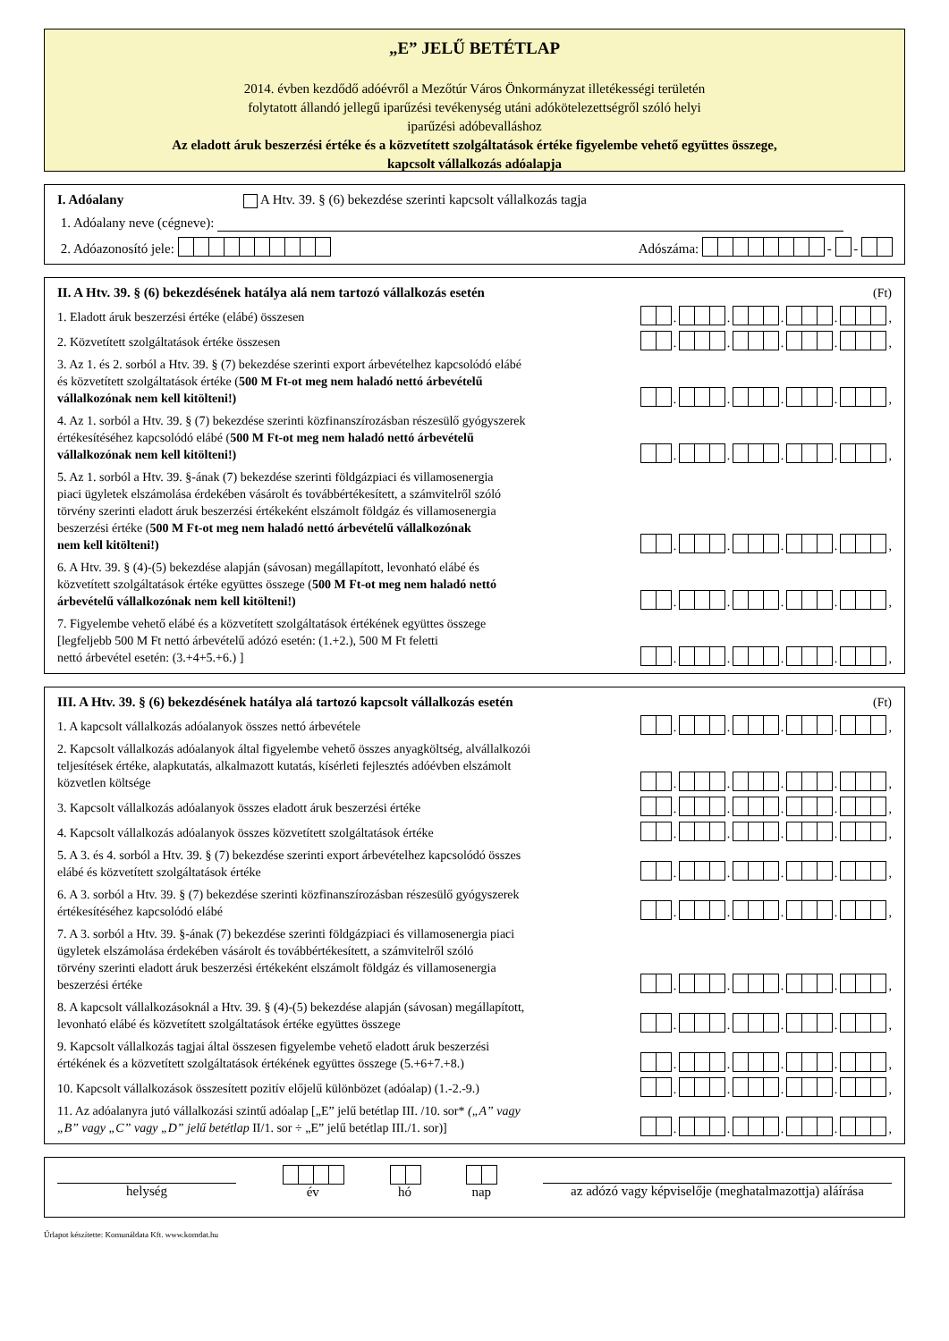„E” JELŰ BETÉTLAP
2014. évben kezdődő adóévről a Mezőtúr Város Önkormányzat illetékességi területén
folytatott állandó jellegű iparűzési tevékenység utáni adókötelezettségről szóló helyi
iparűzési adóbevalláshoz
Az eladott áruk beszerzési értéke és a közvetített szolgáltatások értéke figyelembe vehető együttes összege,
kapcsolt vállalkozás adóalapja
I. Adóalany A Htv. 39. § (6) bekezdése szerinti kapcsolt vállalkozás tagja
1. Adóalany neve (cégneve):
2. Adóazonosító jele: Adószáma: - -
II. A Htv. 39. § (6) bekezdésének hatálya alá nem tartozó vállalkozás esetén (Ft)
1. Eladott áruk beszerzési értéke (elábé) összesen
. . . . ,
2. Közvetített szolgáltatások értéke összesen
. . . . ,
3. Az 1. és 2. sorból a Htv. 39. § (7) bekezdése szerinti export árbevételhez kapcsolódó elábé
és közvetített szolgáltatások értéke (500 M Ft-ot meg nem haladó nettó árbevételű
vállalkozónak nem kell kitölteni!)
. . . . ,
4. Az 1. sorból a Htv. 39. § (7) bekezdése szerinti közfinanszírozásban részesülő gyógyszerek
értékesítéséhez kapcsolódó elábé (500 M Ft-ot meg nem haladó nettó árbevételű
vállalkozónak nem kell kitölteni!)
. . . . ,
5. Az 1. sorból a Htv. 39. §-ának (7) bekezdése szerinti földgázpiaci és villamosenergia
piaci ügyletek elszámolása érdekében vásárolt és továbbértékesített, a számvitelről szóló
törvény szerinti eladott áruk beszerzési értékeként elszámolt földgáz és villamosenergia
beszerzési értéke (500 M Ft-ot meg nem haladó nettó árbevételű vállalkozónak
nem kell kitölteni!)
. . . . ,
6. A Htv. 39. § (4)-(5) bekezdése alapján (sávosan) megállapított, levonható elábé és
közvetített szolgáltatások értéke együttes összege (500 M Ft-ot meg nem haladó nettó
árbevételű vállalkozónak nem kell kitölteni!)
. . . . ,
7. Figyelembe vehető elábé és a közvetített szolgáltatások értékének együttes összege
[legfeljebb 500 M Ft nettó árbevételű adózó esetén: (1.+2.), 500 M Ft feletti
nettó árbevétel esetén: (3.+4+5.+6.) ]
. . . . ,
III. A Htv. 39. § (6) bekezdésének hatálya alá tartozó kapcsolt vállalkozás esetén (Ft)
1. A kapcsolt vállalkozás adóalanyok összes nettó árbevétele
. . . . ,
2. Kapcsolt vállalkozás adóalanyok által figyelembe vehető összes anyagköltség, alvállalkozói
teljesítések értéke, alapkutatás, alkalmazott kutatás, kísérleti fejlesztés adóévben elszámolt
közvetlen költsége
. . . . ,
3. Kapcsolt vállalkozás adóalanyok összes eladott áruk beszerzési értéke
. . . . ,
4. Kapcsolt vállalkozás adóalanyok összes közvetített szolgáltatások értéke
. . . . ,
5. A 3. és 4. sorból a Htv. 39. § (7) bekezdése szerinti export árbevételhez kapcsolódó összes
elábé és közvetített szolgáltatások értéke
. . . . ,
6. A 3. sorból a Htv. 39. § (7) bekezdése szerinti közfinanszírozásban részesülő gyógyszerek
értékesítéséhez kapcsolódó elábé
. . . . ,
7. A 3. sorból a Htv. 39. §-ának (7) bekezdése szerinti földgázpiaci és villamosenergia piaci
ügyletek elszámolása érdekében vásárolt és továbbértékesített, a számvitelről szóló
törvény szerinti eladott áruk beszerzési értékeként elszámolt földgáz és villamosenergia
beszerzési értéke
. . . . ,
8. A kapcsolt vállalkozásoknál a Htv. 39. § (4)-(5) bekezdése alapján (sávosan) megállapított,
levonható elábé és közvetített szolgáltatások értéke együttes összege
. . . . ,
9. Kapcsolt vállalkozás tagjai által összesen figyelembe vehető eladott áruk beszerzési
értékének és a közvetített szolgáltatások értékének együttes összege (5.+6+7.+8.)
. . . . ,
10. Kapcsolt vállalkozások összesített pozitív előjelű különbözet (adóalap) (1.-2.-9.)
. . . . ,
11. Az adóalanyra jutó vállalkozási szintű adóalap [„E” jelű betétlap III. /10. sor* („A” vagy
„B” vagy „C” vagy „D” jelű betétlap II/1. sor ÷ „E” jelű betétlap III./1. sor)]
. . . . ,
helység
év
hó
nap az adózó vagy képviselője (meghatalmazottja) aláírása
Űrlapot készítette: Komunáldata Kft. www.komdat.hu